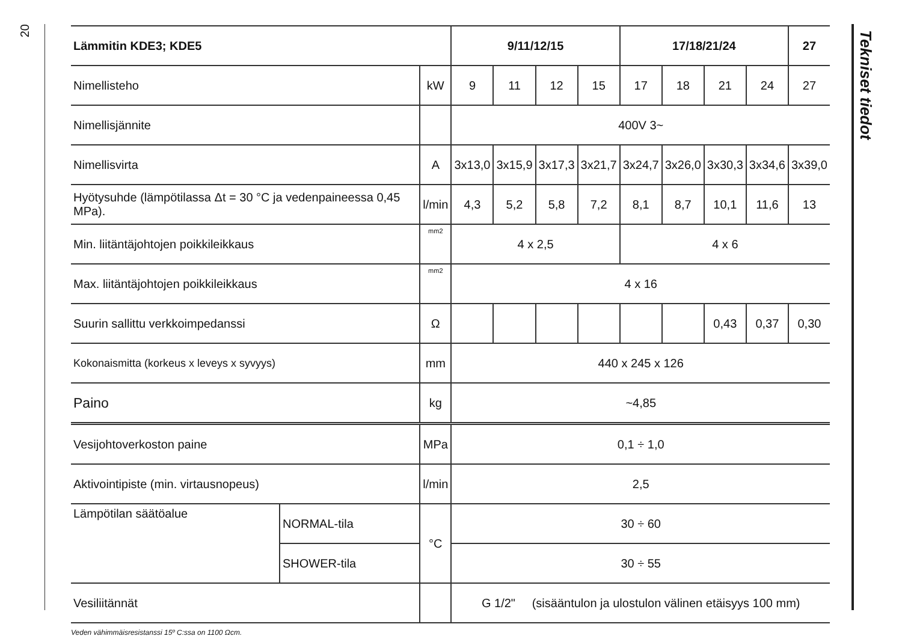20
| Lämmitin KDE3; KDE5 | | | 9/11/12/15 | | | | 17/18/21/24 | | | | 27 |
| --- | --- | --- | --- | --- | --- | --- | --- | --- | --- | --- | --- |
| Nimellisteho | | kW | 9 | 11 | 12 | 15 | 17 | 18 | 21 | 24 | 27 |
| Nimellisjännite | | | 400V 3~ | | | | | | | | |
| Nimellisvirta | | A | 3x13,0 | 3x15,9 | 3x17,3 | 3x21,7 | 3x24,7 | 3x26,0 | 3x30,3 | 3x34,6 | 3x39,0 |
| Hyötysuhde (lämpötilassa Δt = 30 °C ja vedenpaineessa 0,45 MPa). | | l/min | 4,3 | 5,2 | 5,8 | 7,2 | 8,1 | 8,7 | 10,1 | 11,6 | 13 |
| Min. liitäntäjohtojen poikkileikkaus | | mm2 | 4 x 2,5 | | | | 4 x 6 | | | | |
| Max. liitäntäjohtojen poikkileikkaus | | mm2 | 4 x 16 | | | | | | | | |
| Suurin sallittu verkkoimpedanssi | | Ω | | | | | | | 0,43 | 0,37 | 0,30 |
| Kokonaismitta (korkeus x leveys x syvyys) | | mm | 440 x 245 x 126 | | | | | | | | |
| Paino | | kg | ~4,85 | | | | | | | | |
| Vesijohtoverkoston paine | | MPa | 0,1 ÷ 1,0 | | | | | | | | |
| Aktivointipiste (min. virtausnopeus) | | l/min | 2,5 | | | | | | | | |
| Lämpötilan säätöalue | NORMAL-tila | °C | 30 ÷ 60 | | | | | | | | |
| | SHOWER-tila | | 30 ÷ 55 | | | | | | | | |
| Vesiliitännät | | | G 1/2" (sisääntulon ja ulostulon välinen etäisyys 100 mm) | | | | | | | | |
Veden vähimmäisresistanssi 15º C:ssa on 1100 Ωcm.
Tekniset tiedot